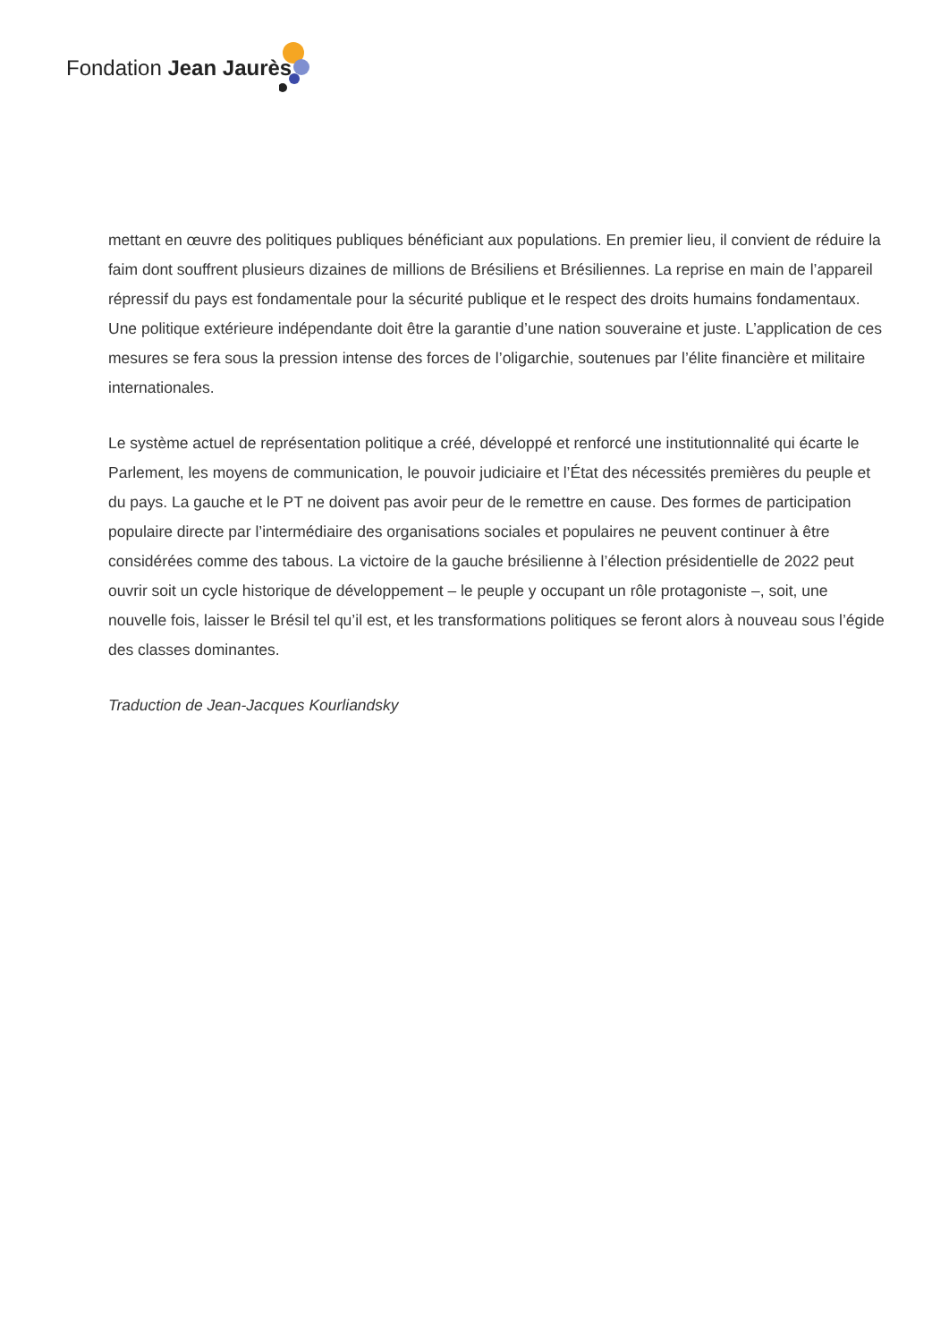Fondation Jean Jaurès
mettant en œuvre des politiques publiques bénéficiant aux populations. En premier lieu, il convient de réduire la faim dont souffrent plusieurs dizaines de millions de Brésiliens et Brésiliennes. La reprise en main de l’appareil répressif du pays est fondamentale pour la sécurité publique et le respect des droits humains fondamentaux. Une politique extérieure indépendante doit être la garantie d’une nation souveraine et juste. L’application de ces mesures se fera sous la pression intense des forces de l’oligarchie, soutenues par l’élite financière et militaire internationales.
Le système actuel de représentation politique a créé, développé et renforcé une institutionnalité qui écarte le Parlement, les moyens de communication, le pouvoir judiciaire et l’État des nécessités premières du peuple et du pays. La gauche et le PT ne doivent pas avoir peur de le remettre en cause. Des formes de participation populaire directe par l’intermédiaire des organisations sociales et populaires ne peuvent continuer à être considérées comme des tabous. La victoire de la gauche brésilienne à l’élection présidentielle de 2022 peut ouvrir soit un cycle historique de développement – le peuple y occupant un rôle protagoniste –, soit, une nouvelle fois, laisser le Brésil tel qu’il est, et les transformations politiques se feront alors à nouveau sous l’égide des classes dominantes.
Traduction de Jean-Jacques Kourliandsky